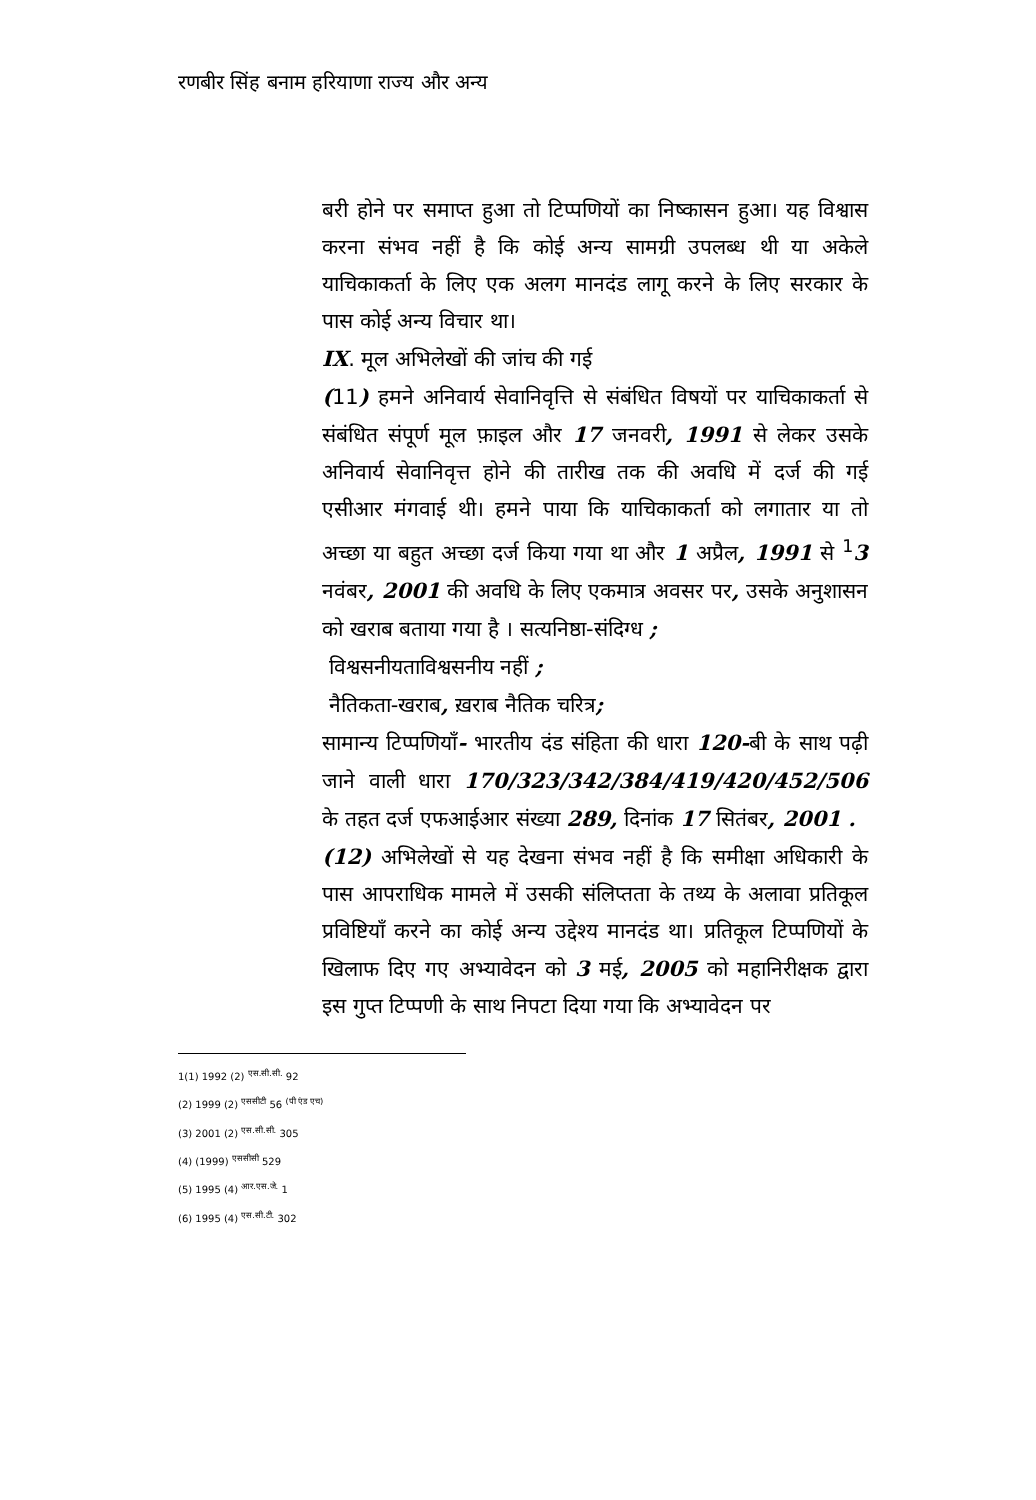रणबीर सिंह बनाम हरियाणा राज्य और अन्य
बरी होने पर समाप्त हुआ तो टिप्पणियों का निष्कासन हुआ। यह विश्वास करना संभव नहीं है कि कोई अन्य सामग्री उपलब्ध थी या अकेले याचिकाकर्ता के लिए एक अलग मानदंड लागू करने के लिए सरकार के पास कोई अन्य विचार था।
IX. मूल अभिलेखों की जांच की गई
(11) हमने अनिवार्य सेवानिवृत्ति से संबंधित विषयों पर याचिकाकर्ता से संबंधित संपूर्ण मूल फ़ाइल और 17 जनवरी, 1991 से लेकर उसके अनिवार्य सेवानिवृत्त होने की तारीख तक की अवधि में दर्ज की गई एसीआर मंगवाई थी। हमने पाया कि याचिकाकर्ता को लगातार या तो अच्छा या बहुत अच्छा दर्ज किया गया था और 1 अप्रैल, 1991 से <sup>1</sup>3 नवंबर, 2001 की अवधि के लिए एकमात्र अवसर पर, उसके अनुशासन को खराब बताया गया है । सत्यनिष्ठा-संदिग्ध ;
विश्वसनीयताविश्वसनीय नहीं ;
नैतिकता-खराब, ख़राब नैतिक चरित्र;
सामान्य टिप्पणियाँ- भारतीय दंड संहिता की धारा 120-बी के साथ पढ़ी जाने वाली धारा 170/323/342/384/419/420/452/506 के तहत दर्ज एफआईआर संख्या 289, दिनांक 17 सितंबर, 2001 .
(12) अभिलेखों से यह देखना संभव नहीं है कि समीक्षा अधिकारी के पास आपराधिक मामले में उसकी संलिप्तता के तथ्य के अलावा प्रतिकूल प्रविष्टियाँ करने का कोई अन्य उद्देश्य मानदंड था। प्रतिकूल टिप्पणियों के खिलाफ दिए गए अभ्यावेदन को 3 मई, 2005 को महानिरीक्षक द्वारा इस गुप्त टिप्पणी के साथ निपटा दिया गया कि अभ्यावेदन पर
1(1) 1992 (2) <sup>एस.सी.सी.</sup> 92
(2) 1999 (2) <sup>एससीटी</sup> 56 <sup>(पी एंड एच)</sup>
(3) 2001 (2) <sup>एस.सी.सी.</sup> 305
(4) (1999) <sup>एससीसी</sup> 529
(5) 1995 (4) <sup>आर.एस.जे.</sup> 1
(6) 1995 (4) <sup>एस.सी.टी.</sup> 302